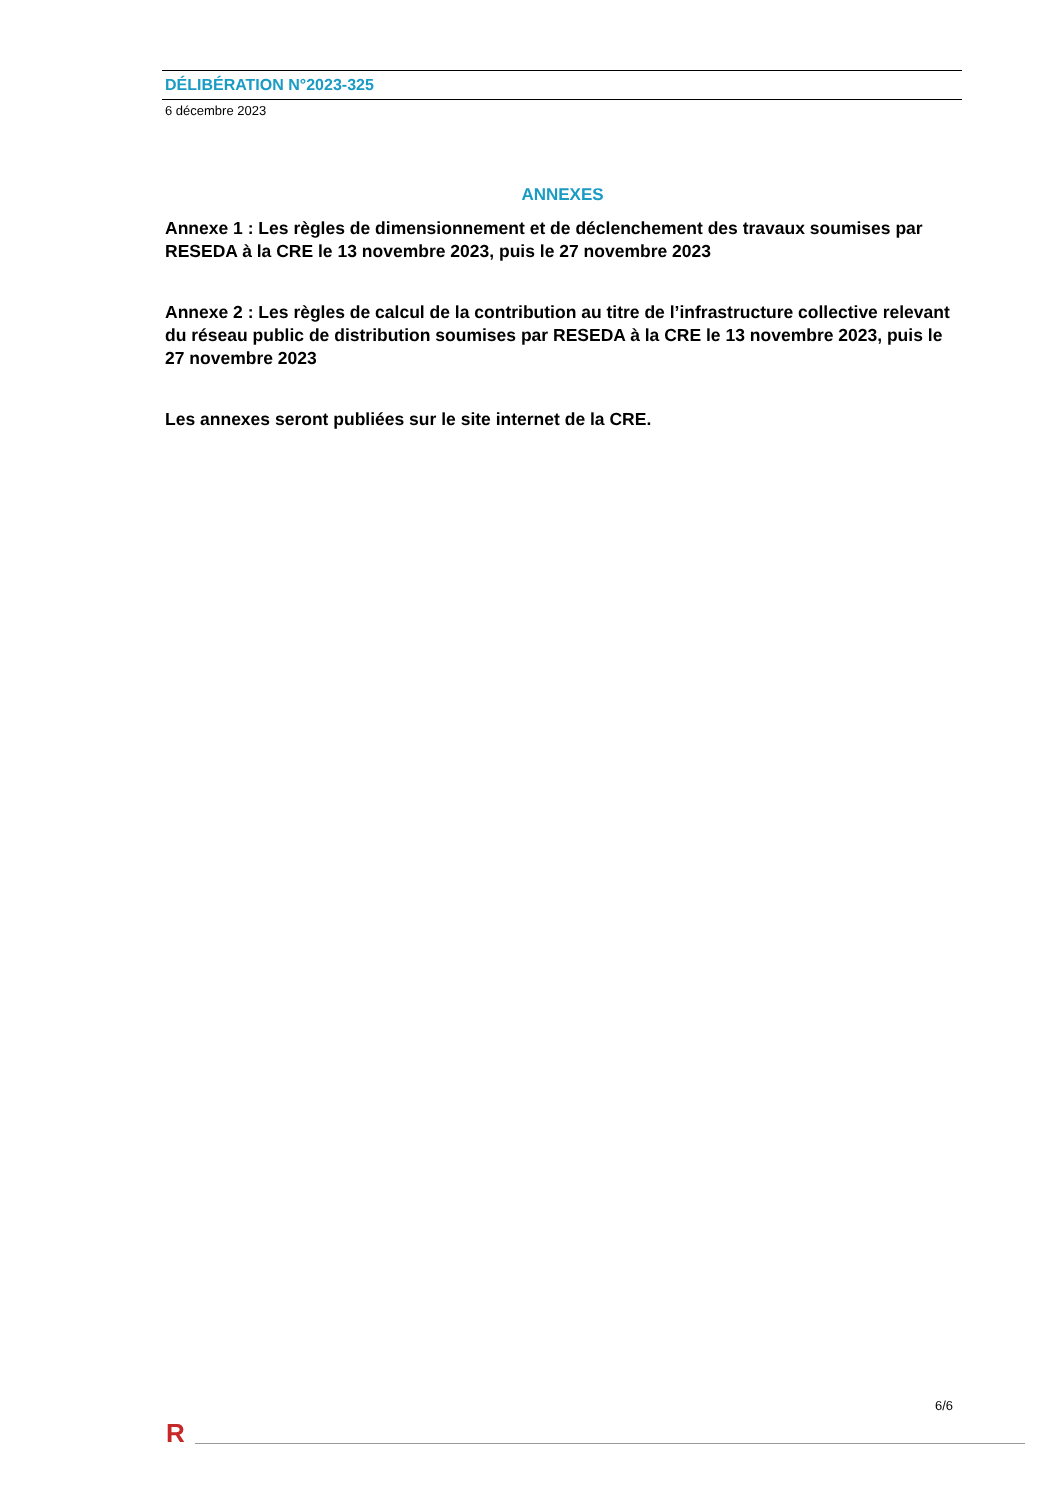DÉLIBÉRATION N°2023-325
6 décembre 2023
ANNEXES
Annexe 1 : Les règles de dimensionnement et de déclenchement des travaux soumises par RESEDA à la CRE le 13 novembre 2023, puis le 27 novembre 2023
Annexe 2 : Les règles de calcul de la contribution au titre de l’infrastructure collective relevant du réseau public de distribution soumises par RESEDA à la CRE le 13 novembre 2023, puis le 27 novembre 2023
Les annexes seront publiées sur le site internet de la CRE.
6/6
R